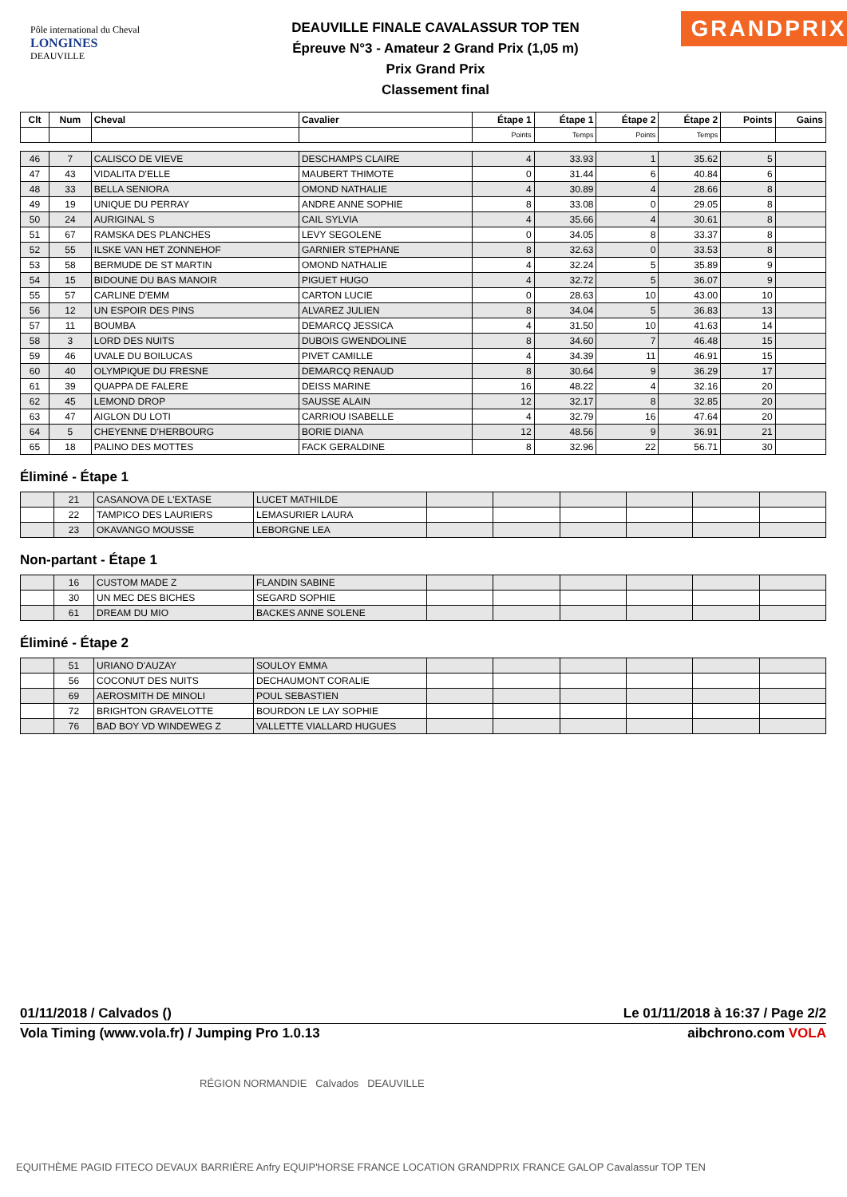Pôle international du Cheval
LONGINES
DEAUVILLE
DEAUVILLE FINALE CAVALASSUR TOP TEN
Épreuve N°3 - Amateur 2 Grand Prix (1,05 m)
Prix Grand Prix
Classement final
GRANDPRIX
| Clt | Num | Cheval | Cavalier | Étape 1 | Étape 1 | Étape 2 | Étape 2 | Points | Gains |
| --- | --- | --- | --- | --- | --- | --- | --- | --- | --- |
| | | | | Points | Temps | Points | Temps | | |
| 46 | 7 | CALISCO DE VIEVE | DESCHAMPS CLAIRE | 4 | 33.93 | 1 | 35.62 | 5 | |
| 47 | 43 | VIDALITA D'ELLE | MAUBERT THIMOTE | 0 | 31.44 | 6 | 40.84 | 6 | |
| 48 | 33 | BELLA SENIORA | OMOND NATHALIE | 4 | 30.89 | 4 | 28.66 | 8 | |
| 49 | 19 | UNIQUE DU PERRAY | ANDRE ANNE SOPHIE | 8 | 33.08 | 0 | 29.05 | 8 | |
| 50 | 24 | AURIGINAL S | CAIL SYLVIA | 4 | 35.66 | 4 | 30.61 | 8 | |
| 51 | 67 | RAMSKA DES PLANCHES | LEVY SEGOLENE | 0 | 34.05 | 8 | 33.37 | 8 | |
| 52 | 55 | ILSKE VAN HET ZONNEHOF | GARNIER STEPHANE | 8 | 32.63 | 0 | 33.53 | 8 | |
| 53 | 58 | BERMUDE DE ST MARTIN | OMOND NATHALIE | 4 | 32.24 | 5 | 35.89 | 9 | |
| 54 | 15 | BIDOUNE DU BAS MANOIR | PIGUET HUGO | 4 | 32.72 | 5 | 36.07 | 9 | |
| 55 | 57 | CARLINE D'EMM | CARTON LUCIE | 0 | 28.63 | 10 | 43.00 | 10 | |
| 56 | 12 | UN ESPOIR DES PINS | ALVAREZ JULIEN | 8 | 34.04 | 5 | 36.83 | 13 | |
| 57 | 11 | BOUMBA | DEMARCQ JESSICA | 4 | 31.50 | 10 | 41.63 | 14 | |
| 58 | 3 | LORD DES NUITS | DUBOIS GWENDOLINE | 8 | 34.60 | 7 | 46.48 | 15 | |
| 59 | 46 | UVALE DU BOILUCAS | PIVET CAMILLE | 4 | 34.39 | 11 | 46.91 | 15 | |
| 60 | 40 | OLYMPIQUE DU FRESNE | DEMARCQ RENAUD | 8 | 30.64 | 9 | 36.29 | 17 | |
| 61 | 39 | QUAPPA DE FALERE | DEISS MARINE | 16 | 48.22 | 4 | 32.16 | 20 | |
| 62 | 45 | LEMOND DROP | SAUSSE ALAIN | 12 | 32.17 | 8 | 32.85 | 20 | |
| 63 | 47 | AIGLON DU LOTI | CARRIOU ISABELLE | 4 | 32.79 | 16 | 47.64 | 20 | |
| 64 | 5 | CHEYENNE D'HERBOURG | BORIE DIANA | 12 | 48.56 | 9 | 36.91 | 21 | |
| 65 | 18 | PALINO DES MOTTES | FACK GERALDINE | 8 | 32.96 | 22 | 56.71 | 30 | |
Éliminé - Étape 1
| | 21 | CASANOVA DE L'EXTASE | LUCET MATHILDE | | | | | | |
| | 22 | TAMPICO DES LAURIERS | LEMASURIER LAURA | | | | | | |
| | 23 | OKAVANGO MOUSSE | LEBORGNE LEA | | | | | | |
Non-partant - Étape 1
| | 16 | CUSTOM MADE Z | FLANDIN SABINE | | | | | | |
| | 30 | UN MEC DES BICHES | SEGARD SOPHIE | | | | | | |
| | 61 | DREAM DU MIO | BACKES ANNE SOLENE | | | | | | |
Éliminé - Étape 2
| | 51 | URIANO D'AUZAY | SOULOY EMMA | | | | | | |
| | 56 | COCONUT DES NUITS | DECHAUMONT CORALIE | | | | | | |
| | 69 | AEROSMITH DE MINOLI | POUL SEBASTIEN | | | | | | |
| | 72 | BRIGHTON GRAVELOTTE | BOURDON LE LAY SOPHIE | | | | | | |
| | 76 | BAD BOY VD WINDEWEG Z | VALLETTE VIALLARD HUGUES | | | | | | |
01/11/2018 / Calvados () Le 01/11/2018 à 16:37 / Page 2/2
Vola Timing (www.vola.fr) / Jumping Pro 1.0.13 aibchrono.com VOLA
RÉGION NORMANDIE Calvados DEAUVILLE
EQUITHÈME PAGID FITECO DEVAUX BARRIÈRE Anfry EQUIP'HORSE FRANCE LOCATION GRANDPRIX FRANCE GALOP Cavalassur TOP TEN